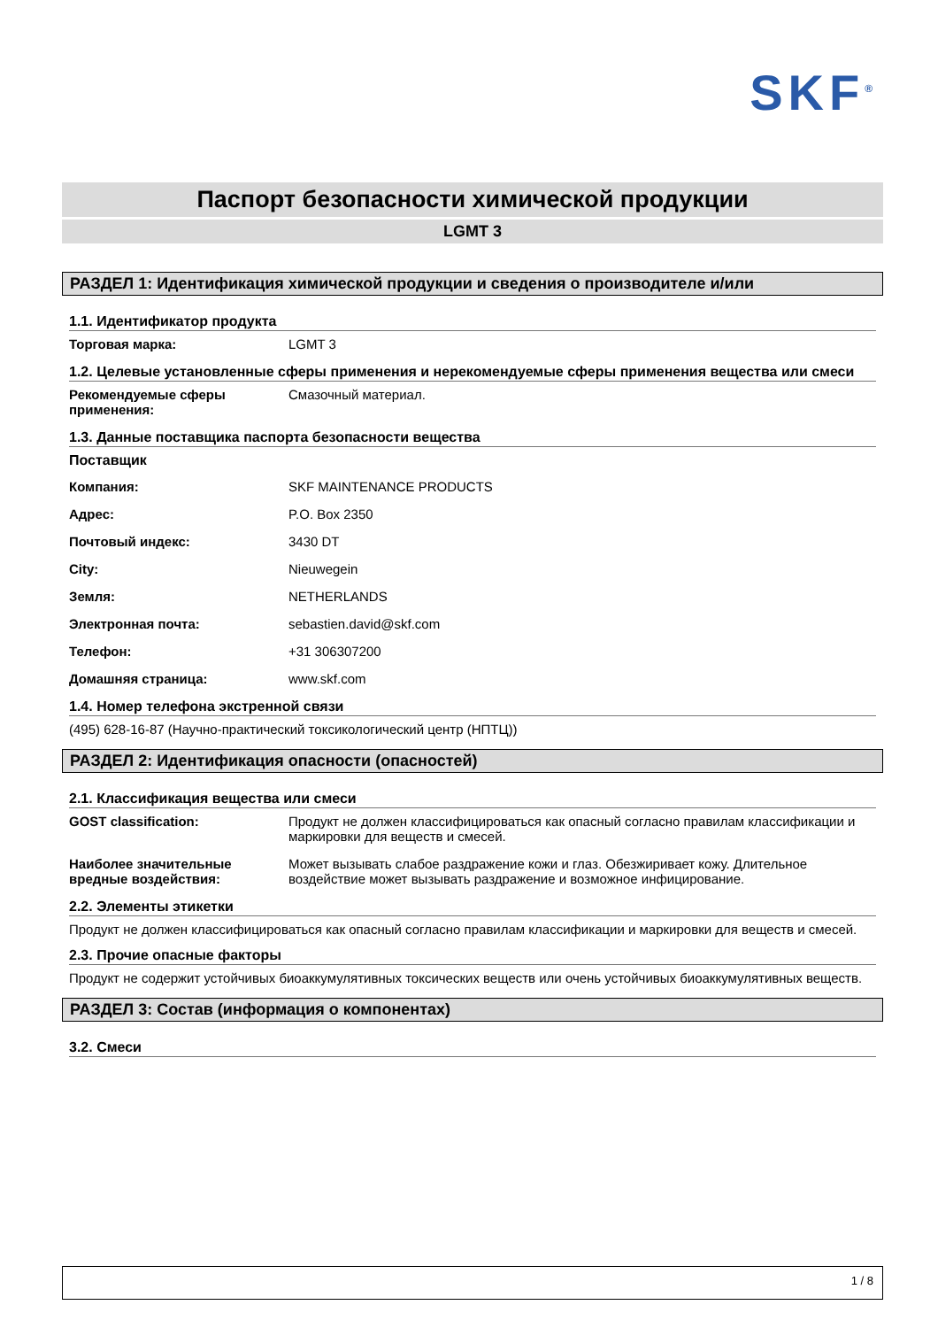SKF<sup>®</sup>
Паспорт безопасности химической продукции
LGMT 3
РАЗДЕЛ 1: Идентификация химической продукции и сведения о производителе и/или
1.1. Идентификатор продукта
Торговая марка: LGMT 3
1.2. Целевые установленные сферы применения и нерекомендуемые сферы применения вещества или смеси
Рекомендуемые сферы применения: Смазочный материал.
1.3. Данные поставщика паспорта безопасности вещества
Поставщик
Компания: SKF MAINTENANCE PRODUCTS
Адрес: P.O. Box 2350
Почтовый индекс: 3430 DT
City: Nieuwegein
Земля: NETHERLANDS
Электронная почта: sebastien.david@skf.com
Телефон: +31 306307200
Домашняя страница: www.skf.com
1.4. Номер телефона экстренной связи
(495) 628-16-87 (Научно-практический токсикологический центр (НПТЦ))
РАЗДЕЛ 2: Идентификация опасности (опасностей)
2.1. Классификация вещества или смеси
GOST classification: Продукт не должен классифицироваться как опасный согласно правилам классификации и маркировки для веществ и смесей.
Наиболее значительные вредные воздействия: Может вызывать слабое раздражение кожи и глаз. Обезжиривает кожу. Длительное воздействие может вызывать раздражение и возможное инфицирование.
2.2. Элементы этикетки
Продукт не должен классифицироваться как опасный согласно правилам классификации и маркировки для веществ и смесей.
2.3. Прочие опасные факторы
Продукт не содержит устойчивых биоаккумулятивных токсических веществ или очень устойчивых биоаккумулятивных веществ.
РАЗДЕЛ 3: Состав (информация о компонентах)
3.2. Смеси
1 / 8